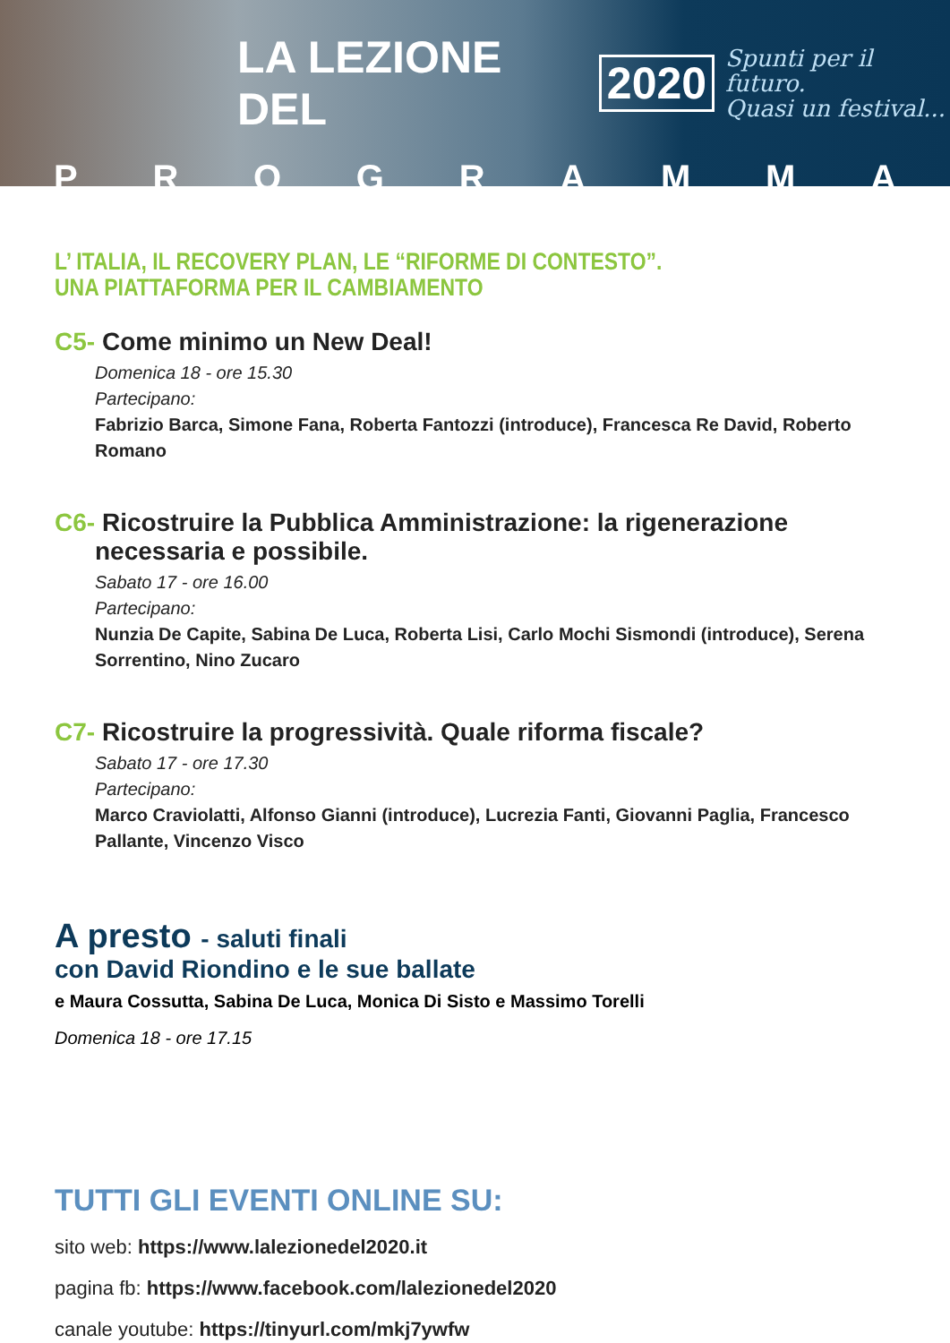LA LEZIONE DEL 2020 Spunti per il futuro.
Quasi un festival...
PROGRAMMA
L’ ITALIA, IL RECOVERY PLAN, LE “RIFORME DI CONTESTO”.
UNA PIATTAFORMA PER IL CAMBIAMENTO
C5- Come minimo un New Deal!
Domenica 18 - ore 15.30
Partecipano:
Fabrizio Barca, Simone Fana, Roberta Fantozzi (introduce), Francesca Re David, Roberto Romano
C6- Ricostruire la Pubblica Amministrazione: la rigenerazione necessaria e possibile.
Sabato 17 - ore 16.00
Partecipano:
Nunzia De Capite, Sabina De Luca, Roberta Lisi, Carlo Mochi Sismondi (introduce), Serena Sorrentino, Nino Zucaro
C7- Ricostruire la progressività. Quale riforma fiscale?
Sabato 17 - ore 17.30
Partecipano:
Marco Craviolatti, Alfonso Gianni (introduce), Lucrezia Fanti, Giovanni Paglia, Francesco Pallante, Vincenzo Visco
A presto - saluti finali
con David Riondino e le sue ballate
e Maura Cossutta, Sabina De Luca, Monica Di Sisto e Massimo Torelli
Domenica 18 - ore 17.15
TUTTI GLI EVENTI ONLINE SU:
sito web: https://www.lalezionedel2020.it
pagina fb: https://www.facebook.com/lalezionedel2020
canale youtube: https://tinyurl.com/mkj7ywfw